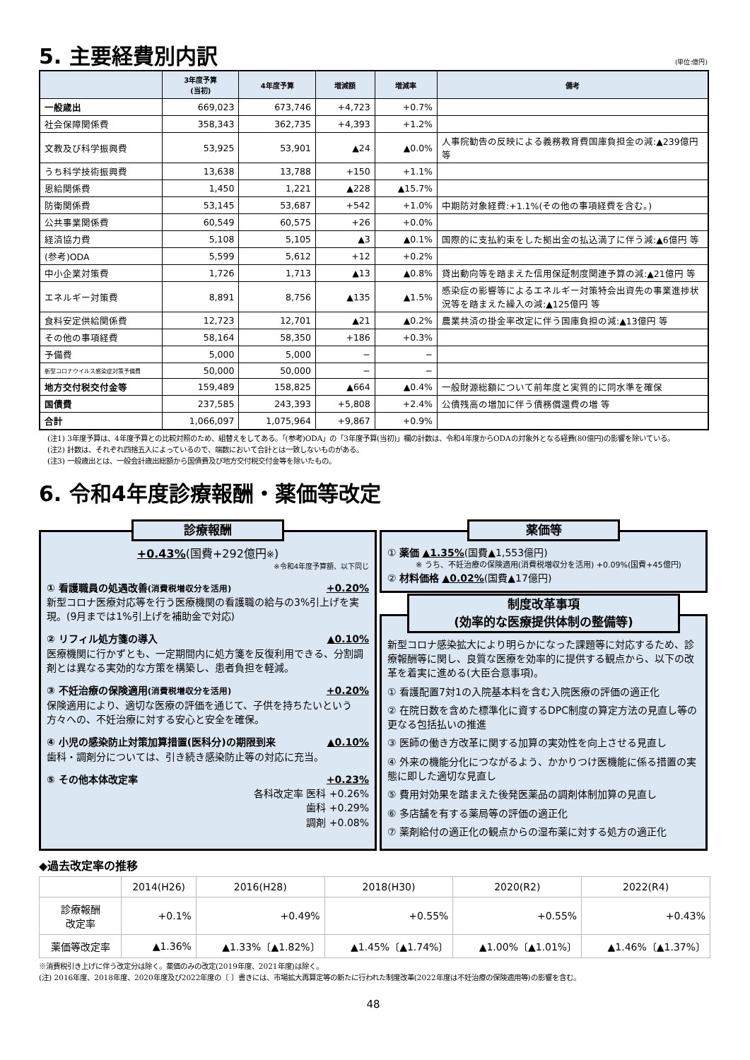5. 主要経費別内訳
(単位:億円)
| | 3年度予算 (当初) | 4年度予算 | 増減額 | 増減率 | 備考 |
| --- | --- | --- | --- | --- | --- |
| 一般歳出 | 669,023 | 673,746 | +4,723 | +0.7% | |
| 社会保障関係費 | 358,343 | 362,735 | +4,393 | +1.2% | |
| 文教及び科学振興費 | 53,925 | 53,901 | ▲24 | ▲0.0% | 人事院勧告の反映による義務教育費国庫負担金の減:▲239億円 等 |
| うち科学技術振興費 | 13,638 | 13,788 | +150 | +1.1% | |
| 恩給関係費 | 1,450 | 1,221 | ▲228 | ▲15.7% | |
| 防衛関係費 | 53,145 | 53,687 | +542 | +1.0% | 中期防対象経費:+1.1%(その他の事項経費を含む。) |
| 公共事業関係費 | 60,549 | 60,575 | +26 | +0.0% | |
| 経済協力費 | 5,108 | 5,105 | ▲3 | ▲0.1% | 国際的に支払約束をした拠出金の払込満了に伴う減:▲6億円 等 |
| (参考)ODA | 5,599 | 5,612 | +12 | +0.2% | |
| 中小企業対策費 | 1,726 | 1,713 | ▲13 | ▲0.8% | 貸出動向等を踏まえた信用保証制度関連予算の減:▲21億円 等 |
| エネルギー対策費 | 8,891 | 8,756 | ▲135 | ▲1.5% | 感染症の影響等によるエネルギー対策特会出資先の事業進捗状況等を踏まえた繰入の減:▲125億円 等 |
| 食料安定供給関係費 | 12,723 | 12,701 | ▲21 | ▲0.2% | 農業共済の掛金率改定に伴う国庫負担の減:▲13億円 等 |
| その他の事項経費 | 58,164 | 58,350 | +186 | +0.3% | |
| 予備費 | 5,000 | 5,000 | − | − | |
| 新型コロナウイルス感染症対策予備費 | 50,000 | 50,000 | − | − | |
| 地方交付税交付金等 | 159,489 | 158,825 | ▲664 | ▲0.4% | 一般財源総額について前年度と実質的に同水準を確保 |
| 国債費 | 237,585 | 243,393 | +5,808 | +2.4% | 公債残高の増加に伴う債務償還費の増 等 |
| 合計 | 1,066,097 | 1,075,964 | +9,867 | +0.9% | |
(注1) 3年度予算は、4年度予算との比較対照のため、組替えをしてある。「(参考)ODA」の「3年度予算(当初)」欄の計数は、令和4年度からODAの対象外となる経費(80億円)の影響を除いている。
(注2) 計数は、それぞれ四捨五入によっているので、端数において合計とは一致しないものがある。
(注3) 一般歳出とは、一般会計歳出総額から国債費及び地方交付税交付金等を除いたもの。
6. 令和4年度診療報酬・薬価等改定
診療報酬
+0.43%(国費+292億円※)
※令和4年度予算額、以下同じ
① 看護職員の処遇改善(消費税増収分を活用) +0.20%
新型コロナ医療対応等を行う医療機関の看護職の給与の3%引上げを実現。(9月までは1%引上げを補助金で対応)
② リフィル処方箋の導入 ▲0.10%
医療機関に行かずとも、一定期間内に処方箋を反復利用できる、分割調剤とは異なる実効的な方策を構築し、患者負担を軽減。
③ 不妊治療の保険適用(消費税増収分を活用) +0.20%
保険適用により、適切な医療の評価を通じて、子供を持ちたいという方々への、不妊治療に対する安心と安全を確保。
④ 小児の感染防止対策加算措置(医科分)の期限到来 ▲0.10%
歯科・調剤分については、引き続き感染防止等の対応に充当。
⑤ その他本体改定率 +0.23%
各科改定率 医科 +0.26%
歯科 +0.29%
調剤 +0.08%
薬価等
① 薬価 ▲1.35%(国費▲1,553億円)
※ うち、不妊治療の保険適用(消費税増収分を活用) +0.09%(国費+45億円)
② 材料価格 ▲0.02%(国費▲17億円)
制度改革事項
(効率的な医療提供体制の整備等)
新型コロナ感染拡大により明らかになった課題等に対応するため、診療報酬等に関し、良質な医療を効率的に提供する観点から、以下の改革を着実に進める(大臣合意事項)。
① 看護配置7対1の入院基本料を含む入院医療の評価の適正化
② 在院日数を含めた標準化に資するDPC制度の算定方法の見直し等の更なる包括払いの推進
③ 医師の働き方改革に関する加算の実効性を向上させる見直し
④ 外来の機能分化につながるよう、かかりつけ医機能に係る措置の実態に即した適切な見直し
⑤ 費用対効果を踏まえた後発医薬品の調剤体制加算の見直し
⑥ 多店舗を有する薬局等の評価の適正化
⑦ 薬剤給付の適正化の観点からの湿布薬に対する処方の適正化
◆過去改定率の推移
| | 2014(H26) | 2016(H28) | 2018(H30) | 2020(R2) | 2022(R4) |
| --- | --- | --- | --- | --- | --- |
| 診療報酬 改定率 | +0.1% | +0.49% | +0.55% | +0.55% | +0.43% |
| 薬価等改定率 | ▲1.36% | ▲1.33%〔▲1.82%〕 | ▲1.45%〔▲1.74%〕 | ▲1.00%〔▲1.01%〕 | ▲1.46%〔▲1.37%〕 |
※消費税引き上げに伴う改定分は除く。薬価のみの改定(2019年度、2021年度)は除く。
(注) 2016年度、2018年度、2020年度及び2022年度の〔 〕書きには、市場拡大再算定等の新たに行われた制度改革(2022年度は不妊治療の保険適用等)の影響を含む。
48